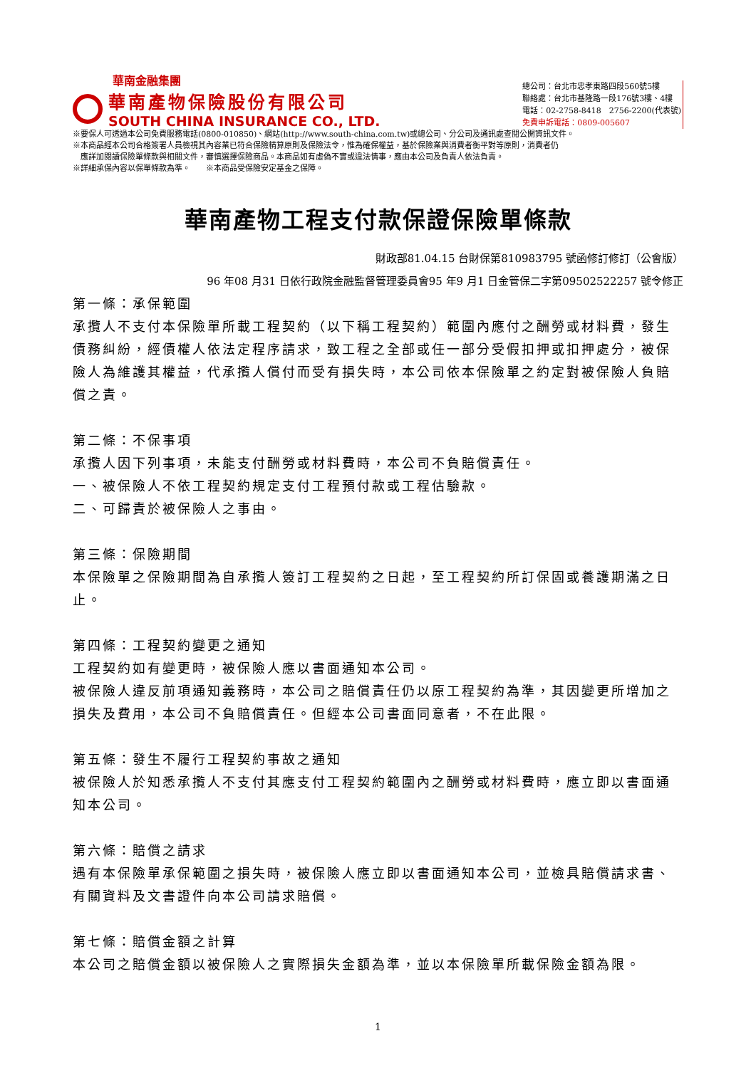華南金融集團
華南產物保險股份有限公司
SOUTH CHINA INSURANCE CO., LTD.
總公司：台北市忠孝東路四段560號5樓
聯絡處：台北市基隆路一段176號3樓、4樓
電話：02-2758-8418　2756-2200(代表號)
免費申訴電話：0809-005607
※要保人可透過本公司免費服務電話(0800-010850)、網站(http://www.south-china.com.tw)或總公司、分公司及通訊處查閱公開資訊文件。
※本商品經本公司合格簽署人員檢視其內容業已符合保險精算原則及保險法令，惟為確保權益，基於保險業與消費者衡平對等原則，消費者仍
　應詳加閱讀保險單條款與相關文件，審慎選擇保險商品。本商品如有虛偽不實或違法情事，應由本公司及負責人依法負責。
※詳細承保內容以保單條款為準。　　※本商品受保險安定基金之保障。
華南產物工程支付款保證保險單條款
財政部81.04.15 台財保第810983795 號函修訂修訂（公會版）
96 年08 月31 日依行政院金融監督管理委員會95 年9 月1 日金管保二字第09502522257 號令修正
第一條：承保範圍
承攬人不支付本保險單所載工程契約（以下稱工程契約）範圍內應付之酬勞或材料費，發生債務糾紛，經債權人依法定程序請求，致工程之全部或任一部分受假扣押或扣押處分，被保險人為維護其權益，代承攬人償付而受有損失時，本公司依本保險單之約定對被保險人負賠償之責。
第二條：不保事項
承攬人因下列事項，未能支付酬勞或材料費時，本公司不負賠償責任。
一、被保險人不依工程契約規定支付工程預付款或工程估驗款。
二、可歸責於被保險人之事由。
第三條：保險期間
本保險單之保險期間為自承攬人簽訂工程契約之日起，至工程契約所訂保固或養護期滿之日止。
第四條：工程契約變更之通知
工程契約如有變更時，被保險人應以書面通知本公司。
被保險人違反前項通知義務時，本公司之賠償責任仍以原工程契約為準，其因變更所增加之損失及費用，本公司不負賠償責任。但經本公司書面同意者，不在此限。
第五條：發生不履行工程契約事故之通知
被保險人於知悉承攬人不支付其應支付工程契約範圍內之酬勞或材料費時，應立即以書面通知本公司。
第六條：賠償之請求
遇有本保險單承保範圍之損失時，被保險人應立即以書面通知本公司，並檢具賠償請求書、有關資料及文書證件向本公司請求賠償。
第七條：賠償金額之計算
本公司之賠償金額以被保險人之實際損失金額為準，並以本保險單所載保險金額為限。
1